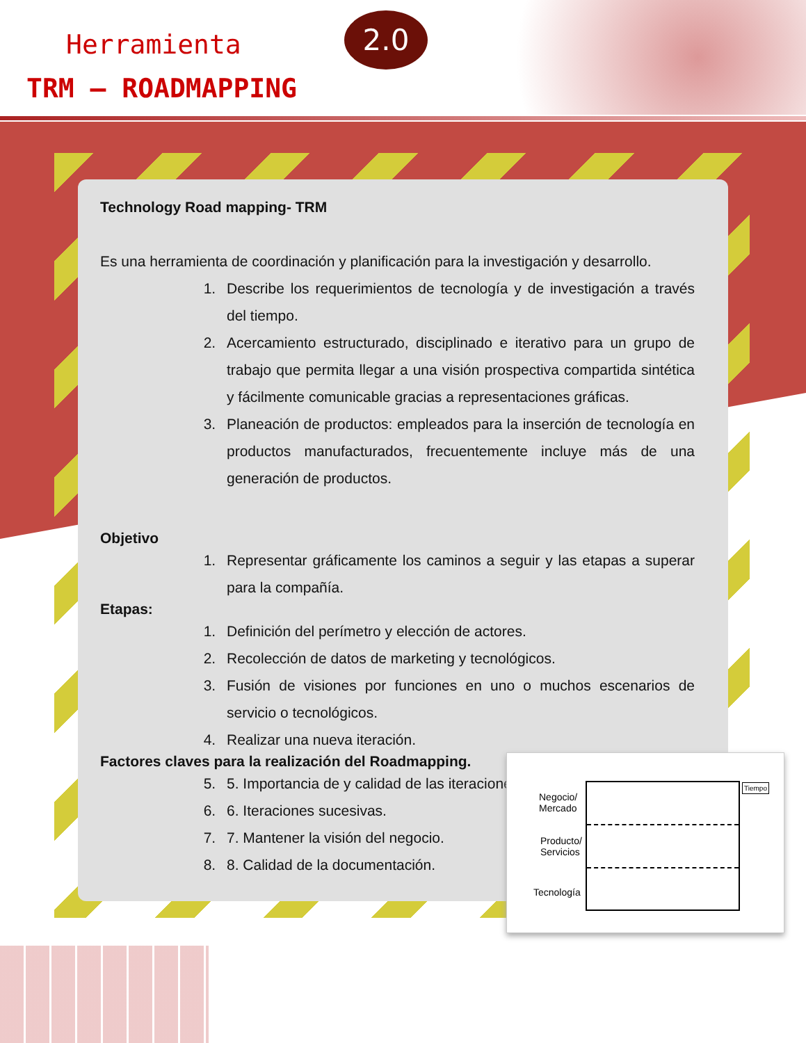Herramienta
TRM – ROADMAPPING
2.0
Technology Road mapping- TRM
Es una herramienta de coordinación y planificación para la investigación y desarrollo.
1. Describe los requerimientos de tecnología y de investigación a través del tiempo.
2. Acercamiento estructurado, disciplinado e iterativo para un grupo de trabajo que permita llegar a una visión prospectiva compartida sintética y fácilmente comunicable gracias a representaciones gráficas.
3. Planeación de productos: empleados para la inserción de tecnología en productos manufacturados, frecuentemente incluye más de una generación de productos.
Objetivo
1. Representar gráficamente los caminos a seguir y las etapas a superar para la compañía.
Etapas:
1. Definición del perímetro y elección de actores.
2. Recolección de datos de marketing y tecnológicos.
3. Fusión de visiones por funciones en uno o muchos escenarios de servicio o tecnológicos.
4. Realizar una nueva iteración.
Factores claves para la realización del Roadmapping.
5. 5. Importancia de y calidad de las iteraciones.
6. 6. Iteraciones sucesivas.
7. 7. Mantener la visión del negocio.
8. 8. Calidad de la documentación.
Negocio/
Mercado
Producto/
Servicios
Tecnología
Tiempo